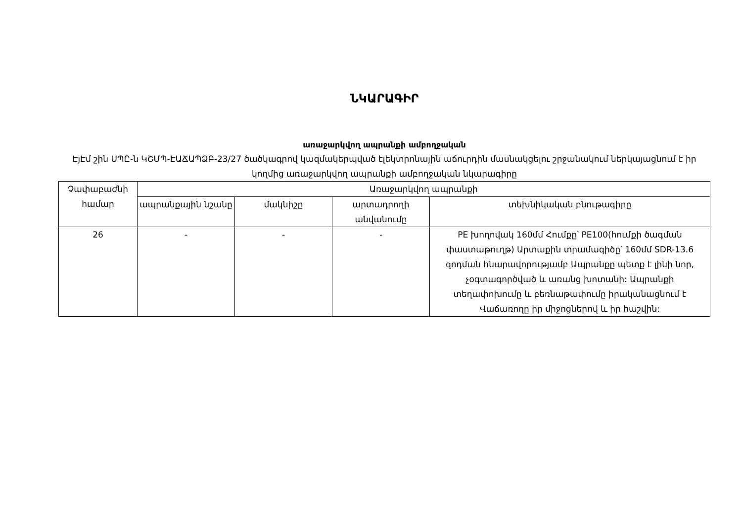ՆԿԱՐԱԳԻՐ
առաջարկվող ապրանքի ամբողջական
ԷյԷմ շին ՍՊԸ-ն ԿՇՄՊ-ԷԱՃԱՊՁԲ-23/27 ծածկագրով կազմակերպված էլեկտրոնային աճուրդին մասնակցելու շրջանակում ներկայացնում է իր կողմից առաջարկվող ապրանքի ամբողջական նկարագիրը
| Չափաբաժնի համար | Առաջարկվող ապրանքի | | | |
| --- | --- | --- | --- | --- |
| | ապրանքային նշանը | մակնիշը | արտադրողի անվանումը | տեխնիկական բնութագիրը |
| 26 | - | - | - | PE խողովակ 160մմ Հումքը՝ PE100(հումքի ծագման փաստաթուղթ) Արտաքին տրամագիծը՝ 160մմ SDR-13.6 զոդման հնարավորությամբ Ապրանքը պետք է լինի նոր, չօգտագործված և առանց խոտանի: Ապրանքի տեղափոխումը և բեռնաթափումը իրականացնում է Վաճառողը իր միջոցներով և իր հաշվին: |